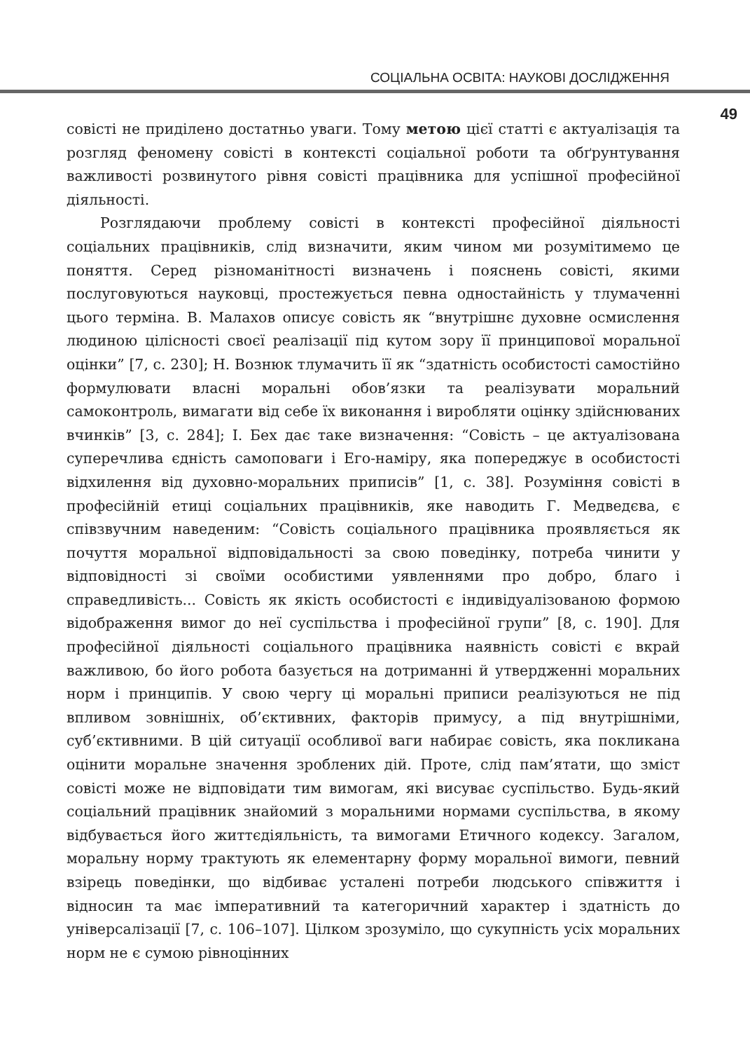СОЦІАЛЬНА ОСВІТА: НАУКОВІ ДОСЛІДЖЕННЯ
49
совісті не приділено достатньо уваги. Тому метою цієї статті є актуалізація та розгляд феномену совісті в контексті соціальної роботи та обґрунтування важливості розвинутого рівня совісті працівника для успішної професійної діяльності.
Розглядаючи проблему совісті в контексті професійної діяльності соціальних працівників, слід визначити, яким чином ми розумітимемо це поняття. Серед різноманітності визначень і пояснень совісті, якими послуговуються науковці, простежується певна одностайність у тлумаченні цього терміна. В. Малахов описує совість як “внутрішнє духовне осмислення людиною цілісності своєї реалізації під кутом зору її принципової моральної оцінки” [7, с. 230]; Н. Вознюк тлумачить її як “здатність особистості самостійно формулювати власні моральні обов’язки та реалізувати моральний самоконтроль, вимагати від себе їх виконання і виробляти оцінку здійснюваних вчинків” [3, с. 284]; І. Бех дає таке визначення: “Совість – це актуалізована суперечлива єдність самоповаги і Его-наміру, яка попереджує в особистості відхилення від духовно-моральних приписів” [1, с. 38]. Розуміння совісті в професійній етиці соціальних працівників, яке наводить Г. Медведєва, є співзвучним наведеним: “Совість соціального працівника проявляється як почуття моральної відповідальності за свою поведінку, потреба чинити у відповідності зі своїми особистими уявленнями про добро, благо і справедливість... Совість як якість особистості є індивідуалізованою формою відображення вимог до неї суспільства і професійної групи” [8, с. 190]. Для професійної діяльності соціального працівника наявність совісті є вкрай важливою, бо його робота базується на дотриманні й утвердженні моральних норм і принципів. У свою чергу ці моральні приписи реалізуються не під впливом зовнішніх, об’єктивних, факторів примусу, а під внутрішніми, суб’єктивними. В цій ситуації особливої ваги набирає совість, яка покликана оцінити моральне значення зроблених дій. Проте, слід пам’ятати, що зміст совісті може не відповідати тим вимогам, які висуває суспільство. Будь-який соціальний працівник знайомий з моральними нормами суспільства, в якому відбувається його життєдіяльність, та вимогами Етичного кодексу. Загалом, моральну норму трактують як елементарну форму моральної вимоги, певний взірець поведінки, що відбиває усталені потреби людського співжиття і відносин та має імперативний та категоричний характер і здатність до універсалізації [7, с. 106–107]. Цілком зрозуміло, що сукупність усіх моральних норм не є сумою рівноцінних